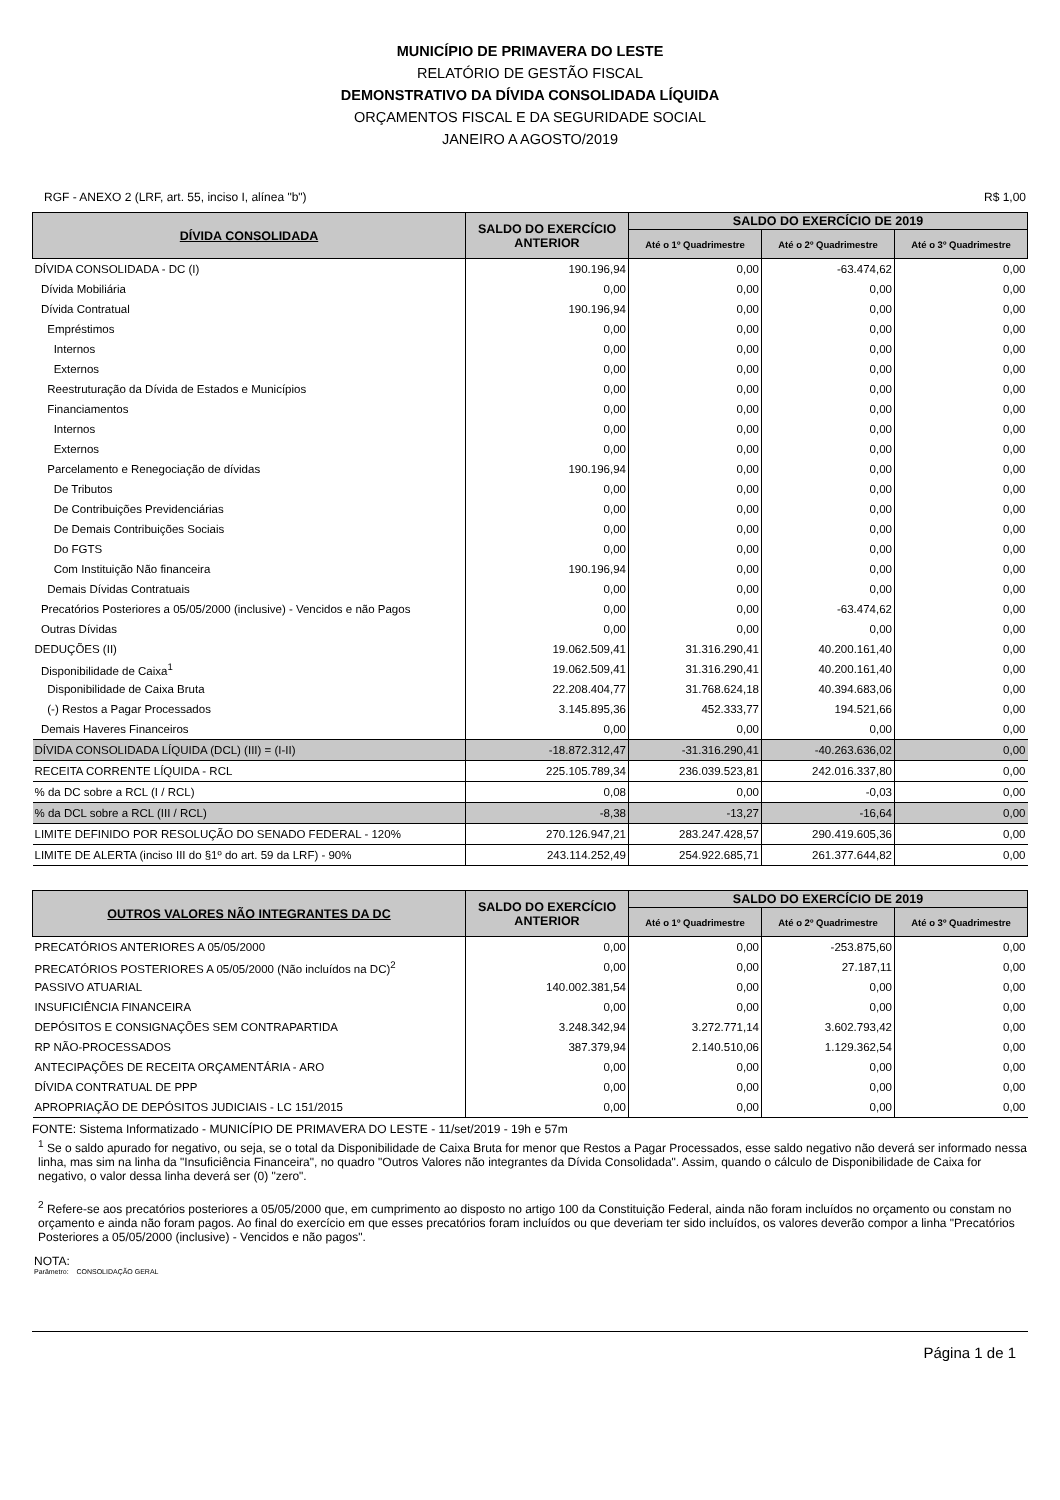MUNICÍPIO DE PRIMAVERA DO LESTE
RELATÓRIO DE GESTÃO FISCAL
DEMONSTRATIVO DA DÍVIDA CONSOLIDADA LÍQUIDA
ORÇAMENTOS FISCAL E DA SEGURIDADE SOCIAL
JANEIRO A AGOSTO/2019
RGF - ANEXO 2 (LRF, art. 55, inciso I, alínea "b") R$ 1,00
| DÍVIDA CONSOLIDADA | SALDO DO EXERCÍCIO ANTERIOR | SALDO DO EXERCÍCIO DE 2019 | | |
| --- | --- | --- | --- | --- |
| | | Até o 1º Quadrimestre | Até o 2º Quadrimestre | Até o 3º Quadrimestre |
| DÍVIDA CONSOLIDADA - DC (I) | 190.196,94 | 0,00 | -63.474,62 | 0,00 |
| Dívida Mobiliária | 0,00 | 0,00 | 0,00 | 0,00 |
| Dívida Contratual | 190.196,94 | 0,00 | 0,00 | 0,00 |
| Empréstimos | 0,00 | 0,00 | 0,00 | 0,00 |
| Internos | 0,00 | 0,00 | 0,00 | 0,00 |
| Externos | 0,00 | 0,00 | 0,00 | 0,00 |
| Reestruturação da Dívida de Estados e Municípios | 0,00 | 0,00 | 0,00 | 0,00 |
| Financiamentos | 0,00 | 0,00 | 0,00 | 0,00 |
| Internos | 0,00 | 0,00 | 0,00 | 0,00 |
| Externos | 0,00 | 0,00 | 0,00 | 0,00 |
| Parcelamento e Renegociação de dívidas | 190.196,94 | 0,00 | 0,00 | 0,00 |
| De Tributos | 0,00 | 0,00 | 0,00 | 0,00 |
| De Contribuições Previdenciárias | 0,00 | 0,00 | 0,00 | 0,00 |
| De Demais Contribuições Sociais | 0,00 | 0,00 | 0,00 | 0,00 |
| Do FGTS | 0,00 | 0,00 | 0,00 | 0,00 |
| Com Instituição Não financeira | 190.196,94 | 0,00 | 0,00 | 0,00 |
| Demais Dívidas Contratuais | 0,00 | 0,00 | 0,00 | 0,00 |
| Precatórios Posteriores a 05/05/2000 (inclusive) - Vencidos e não Pagos | 0,00 | 0,00 | -63.474,62 | 0,00 |
| Outras Dívidas | 0,00 | 0,00 | 0,00 | 0,00 |
| DEDUÇÕES (II) | 19.062.509,41 | 31.316.290,41 | 40.200.161,40 | 0,00 |
| Disponibilidade de Caixa<sup>1</sup> | 19.062.509,41 | 31.316.290,41 | 40.200.161,40 | 0,00 |
| Disponibilidade de Caixa Bruta | 22.208.404,77 | 31.768.624,18 | 40.394.683,06 | 0,00 |
| (-) Restos a Pagar Processados | 3.145.895,36 | 452.333,77 | 194.521,66 | 0,00 |
| Demais Haveres Financeiros | 0,00 | 0,00 | 0,00 | 0,00 |
| DÍVIDA CONSOLIDADA LÍQUIDA (DCL) (III) = (I-II) | -18.872.312,47 | -31.316.290,41 | -40.263.636,02 | 0,00 |
| RECEITA CORRENTE LÍQUIDA - RCL | 225.105.789,34 | 236.039.523,81 | 242.016.337,80 | 0,00 |
| % da DC sobre a RCL (I / RCL) | 0,08 | 0,00 | -0,03 | 0,00 |
| % da DCL sobre a RCL (III / RCL) | -8,38 | -13,27 | -16,64 | 0,00 |
| LIMITE DEFINIDO POR RESOLUÇÃO DO SENADO FEDERAL - 120% | 270.126.947,21 | 283.247.428,57 | 290.419.605,36 | 0,00 |
| LIMITE DE ALERTA (inciso III do §1º do art. 59 da LRF) - 90% | 243.114.252,49 | 254.922.685,71 | 261.377.644,82 | 0,00 |
| OUTROS VALORES NÃO INTEGRANTES DA DC | SALDO DO EXERCÍCIO ANTERIOR | SALDO DO EXERCÍCIO DE 2019 | | |
| --- | --- | --- | --- | --- |
| | | Até o 1º Quadrimestre | Até o 2º Quadrimestre | Até o 3º Quadrimestre |
| PRECATÓRIOS ANTERIORES A 05/05/2000 | 0,00 | 0,00 | -253.875,60 | 0,00 |
| PRECATÓRIOS POSTERIORES A 05/05/2000 (Não incluídos na DC)<sup>2</sup> | 0,00 | 0,00 | 27.187,11 | 0,00 |
| PASSIVO ATUARIAL | 140.002.381,54 | 0,00 | 0,00 | 0,00 |
| INSUFICIÊNCIA FINANCEIRA | 0,00 | 0,00 | 0,00 | 0,00 |
| DEPÓSITOS E CONSIGNAÇÕES SEM CONTRAPARTIDA | 3.248.342,94 | 3.272.771,14 | 3.602.793,42 | 0,00 |
| RP NÃO-PROCESSADOS | 387.379,94 | 2.140.510,06 | 1.129.362,54 | 0,00 |
| ANTECIPAÇÕES DE RECEITA ORÇAMENTÁRIA - ARO | 0,00 | 0,00 | 0,00 | 0,00 |
| DÍVIDA CONTRATUAL DE PPP | 0,00 | 0,00 | 0,00 | 0,00 |
| APROPRIAÇÃO DE DEPÓSITOS JUDICIAIS - LC 151/2015 | 0,00 | 0,00 | 0,00 | 0,00 |
FONTE: Sistema Informatizado - MUNICÍPIO DE PRIMAVERA DO LESTE - 11/set/2019 - 19h e 57m
<sup>1</sup> Se o saldo apurado for negativo, ou seja, se o total da Disponibilidade de Caixa Bruta for menor que Restos a Pagar Processados, esse saldo negativo não deverá ser informado nessa linha, mas sim na linha da "Insuficiência Financeira", no quadro "Outros Valores não integrantes da Dívida Consolidada". Assim, quando o cálculo de Disponibilidade de Caixa for negativo, o valor dessa linha deverá ser (0) "zero".
<sup>2</sup> Refere-se aos precatórios posteriores a 05/05/2000 que, em cumprimento ao disposto no artigo 100 da Constituição Federal, ainda não foram incluídos no orçamento ou constam no orçamento e ainda não foram pagos. Ao final do exercício em que esses precatórios foram incluídos ou que deveriam ter sido incluídos, os valores deverão compor a linha "Precatórios Posteriores a 05/05/2000 (inclusive) - Vencidos e não pagos".
NOTA:
Parâmetro: CONSOLIDAÇÃO GERAL
Página 1 de 1